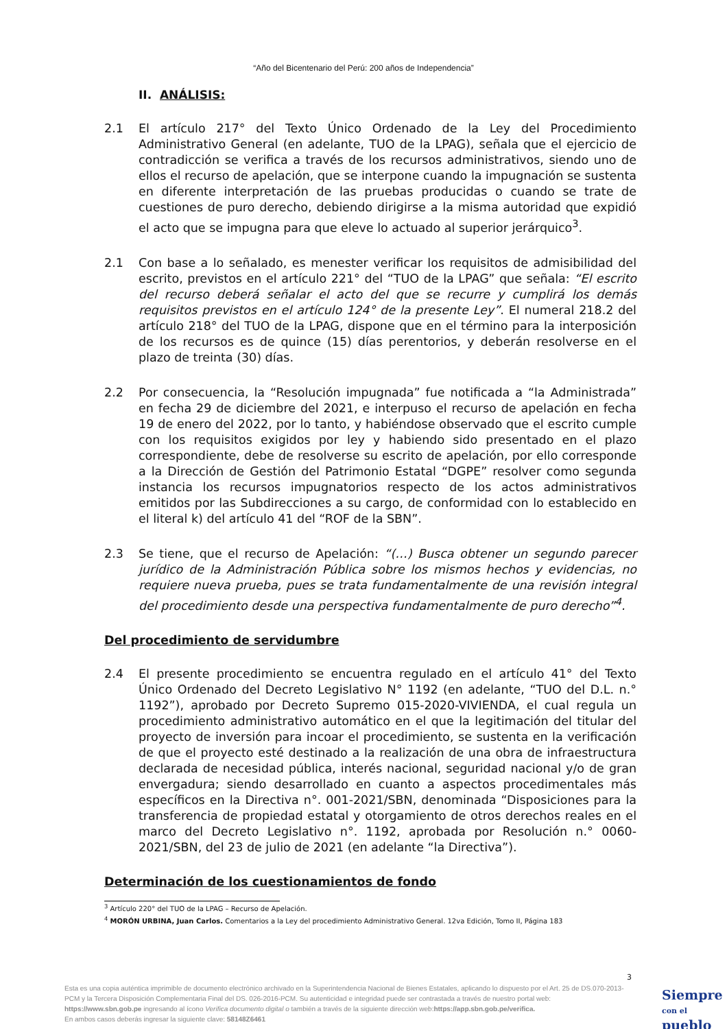“Año del Bicentenario del Perú: 200 años de Independencia”
II. ANÁLISIS:
2.1 El artículo 217° del Texto Único Ordenado de la Ley del Procedimiento Administrativo General (en adelante, TUO de la LPAG), señala que el ejercicio de contradicción se verifica a través de los recursos administrativos, siendo uno de ellos el recurso de apelación, que se interpone cuando la impugnación se sustenta en diferente interpretación de las pruebas producidas o cuando se trate de cuestiones de puro derecho, debiendo dirigirse a la misma autoridad que expidió el acto que se impugna para que eleve lo actuado al superior jerárquico<sup>3</sup>.
2.1 Con base a lo señalado, es menester verificar los requisitos de admisibilidad del escrito, previstos en el artículo 221° del “TUO de la LPAG” que señala: “El escrito del recurso deberá señalar el acto del que se recurre y cumplirá los demás requisitos previstos en el artículo 124° de la presente Ley”. El numeral 218.2 del artículo 218° del TUO de la LPAG, dispone que en el término para la interposición de los recursos es de quince (15) días perentorios, y deberán resolverse en el plazo de treinta (30) días.
2.2 Por consecuencia, la “Resolución impugnada” fue notificada a “la Administrada” en fecha 29 de diciembre del 2021, e interpuso el recurso de apelación en fecha 19 de enero del 2022, por lo tanto, y habiéndose observado que el escrito cumple con los requisitos exigidos por ley y habiendo sido presentado en el plazo correspondiente, debe de resolverse su escrito de apelación, por ello corresponde a la Dirección de Gestión del Patrimonio Estatal “DGPE” resolver como segunda instancia los recursos impugnatorios respecto de los actos administrativos emitidos por las Subdirecciones a su cargo, de conformidad con lo establecido en el literal k) del artículo 41 del “ROF de la SBN”.
2.3 Se tiene, que el recurso de Apelación: “(…) Busca obtener un segundo parecer jurídico de la Administración Pública sobre los mismos hechos y evidencias, no requiere nueva prueba, pues se trata fundamentalmente de una revisión integral del procedimiento desde una perspectiva fundamentalmente de puro derecho”<sup>4</sup>.
Del procedimiento de servidumbre
2.4 El presente procedimiento se encuentra regulado en el artículo 41° del Texto Único Ordenado del Decreto Legislativo N° 1192 (en adelante, “TUO del D.L. n.° 1192”), aprobado por Decreto Supremo 015-2020-VIVIENDA, el cual regula un procedimiento administrativo automático en el que la legitimación del titular del proyecto de inversión para incoar el procedimiento, se sustenta en la verificación de que el proyecto esté destinado a la realización de una obra de infraestructura declarada de necesidad pública, interés nacional, seguridad nacional y/o de gran envergadura; siendo desarrollado en cuanto a aspectos procedimentales más específicos en la Directiva n°. 001-2021/SBN, denominada “Disposiciones para la transferencia de propiedad estatal y otorgamiento de otros derechos reales en el marco del Decreto Legislativo n°. 1192, aprobada por Resolución n.° 0060-2021/SBN, del 23 de julio de 2021 (en adelante “la Directiva”).
Determinación de los cuestionamientos de fondo
<sup>3</sup> Artículo 220° del TUO de la LPAG – Recurso de Apelación.
<sup>4</sup> MORÓN URBINA, Juan Carlos. Comentarios a la Ley del procedimiento Administrativo General. 12va Edición, Tomo II, Página 183
3
Esta es una copia auténtica imprimible de documento electrónico archivado en la Superintendencia Nacional de Bienes Estatales, aplicando lo dispuesto por el Art. 25 de DS.070-2013- PCM y la Tercera Disposición Complementaria Final del DS. 026-2016-PCM. Su autenticidad e integridad puede ser contrastada a través de nuestro portal web: https://www.sbn.gob.pe ingresando al ícono Verifica documento digital o también a través de la siguiente dirección web:https://app.sbn.gob.pe/verifica.
En ambos casos deberás ingresar la siguiente clave: 58148Z6461
Siempre
con el pueblo